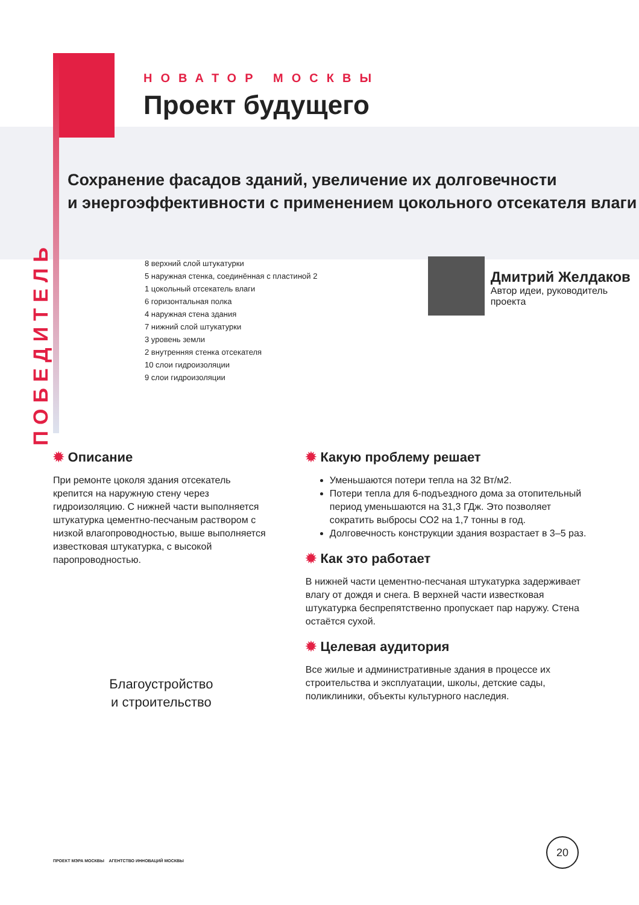ПОБЕДИТЕЛЬ
НОВАТОР МОСКВЫ
Проект будущего
Сохранение фасадов зданий, увеличение их долговечности
и энергоэффективности с применением цокольного отсекателя влаги
8 верхний слой штукатурки
5 наружная стенка, соединённая с пластиной 2
1 цокольный отсекатель влаги
6 горизонтальная полка
4 наружная стена здания
7 нижний слой штукатурки
3 уровень земли
2 внутренняя стенка отсекателя
10 слои гидроизоляции
9 слои гидроизоляции
Дмитрий Желдаков
Автор идеи, руководитель проекта
✹ Описание
При ремонте цоколя здания отсекатель крепится на наружную стену через гидроизоляцию. С нижней части выполняется штукатурка цементно-песчаным раствором с низкой влагопроводностью, выше выполняется известковая штукатурка, с высокой паропроводностью.
Благоустройство
и строительство
✹ Какую проблему решает
Уменьшаются потери тепла на 32 Вт/м2.
Потери тепла для 6-подъездного дома за отопительный период уменьшаются на 31,3 ГДж. Это позволяет сократить выбросы СО2 на 1,7 тонны в год.
Долговечность конструкции здания возрастает в 3–5 раз.
✹ Как это работает
В нижней части цементно-песчаная штукатурка задерживает влагу от дождя и снега. В верхней части известковая штукатурка беспрепятственно пропускает пар наружу. Стена остаётся сухой.
✹ Целевая аудитория
Все жилые и административные здания в процессе их строительства и эксплуатации, школы, детские сады, поликлиники, объекты культурного наследия.
ПРОЕКТ МЭРА МОСКВЫ АГЕНТСТВО ИННОВАЦИЙ МОСКВЫ
20